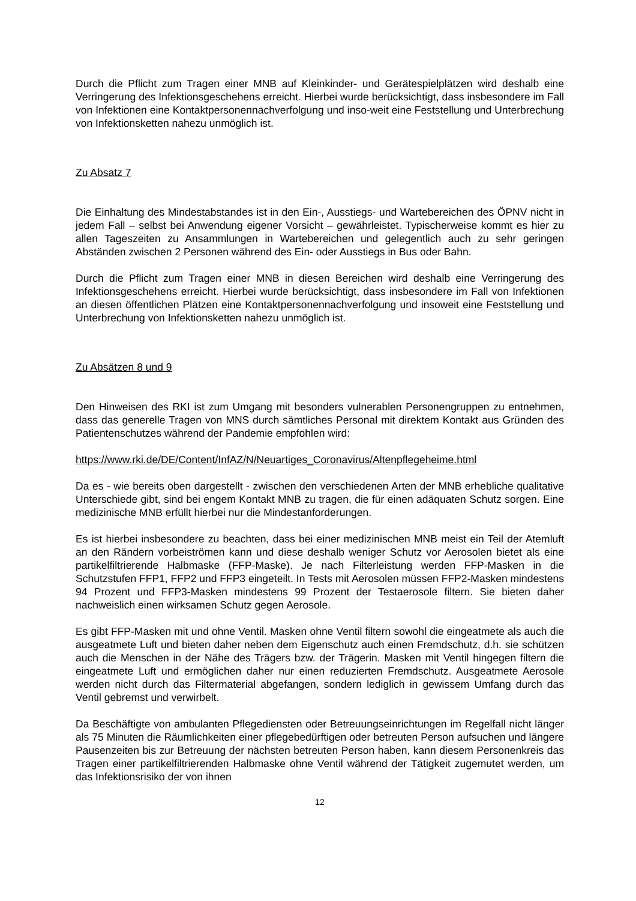Durch die Pflicht zum Tragen einer MNB auf Kleinkinder- und Gerätespielplätzen wird deshalb eine Verringerung des Infektionsgeschehens erreicht. Hierbei wurde berücksichtigt, dass insbesondere im Fall von Infektionen eine Kontaktpersonennachverfolgung und inso-weit eine Feststellung und Unterbrechung von Infektionsketten nahezu unmöglich ist.
Zu Absatz 7
Die Einhaltung des Mindestabstandes ist in den Ein-, Ausstiegs- und Wartebereichen des ÖPNV nicht in jedem Fall – selbst bei Anwendung eigener Vorsicht – gewährleistet. Typischerweise kommt es hier zu allen Tageszeiten zu Ansammlungen in Wartebereichen und gelegentlich auch zu sehr geringen Abständen zwischen 2 Personen während des Ein- oder Ausstiegs in Bus oder Bahn.
Durch die Pflicht zum Tragen einer MNB in diesen Bereichen wird deshalb eine Verringerung des Infektionsgeschehens erreicht. Hierbei wurde berücksichtigt, dass insbesondere im Fall von Infektionen an diesen öffentlichen Plätzen eine Kontaktpersonennachverfolgung und insoweit eine Feststellung und Unterbrechung von Infektionsketten nahezu unmöglich ist.
Zu Absätzen 8 und 9
Den Hinweisen des RKI ist zum Umgang mit besonders vulnerablen Personengruppen zu entnehmen, dass das generelle Tragen von MNS durch sämtliches Personal mit direktem Kontakt aus Gründen des Patientenschutzes während der Pandemie empfohlen wird:
https://www.rki.de/DE/Content/InfAZ/N/Neuartiges_Coronavirus/Altenpflegeheime.html
Da es - wie bereits oben dargestellt - zwischen den verschiedenen Arten der MNB erhebliche qualitative Unterschiede gibt, sind bei engem Kontakt MNB zu tragen, die für einen adäquaten Schutz sorgen. Eine medizinische MNB erfüllt hierbei nur die Mindestanforderungen.
Es ist hierbei insbesondere zu beachten, dass bei einer medizinischen MNB meist ein Teil der Atemluft an den Rändern vorbeiströmen kann und diese deshalb weniger Schutz vor Aerosolen bietet als eine partikelfiltrierende Halbmaske (FFP-Maske). Je nach Filterleistung werden FFP-Masken in die Schutzstufen FFP1, FFP2 und FFP3 eingeteilt. In Tests mit Aerosolen müssen FFP2-Masken mindestens 94 Prozent und FFP3-Masken mindestens 99 Prozent der Testaerosole filtern. Sie bieten daher nachweislich einen wirksamen Schutz gegen Aerosole.
Es gibt FFP-Masken mit und ohne Ventil. Masken ohne Ventil filtern sowohl die eingeatmete als auch die ausgeatmete Luft und bieten daher neben dem Eigenschutz auch einen Fremdschutz, d.h. sie schützen auch die Menschen in der Nähe des Trägers bzw. der Trägerin. Masken mit Ventil hingegen filtern die eingeatmete Luft und ermöglichen daher nur einen reduzierten Fremdschutz. Ausgeatmete Aerosole werden nicht durch das Filtermaterial abgefangen, sondern lediglich in gewissem Umfang durch das Ventil gebremst und verwirbelt.
Da Beschäftigte von ambulanten Pflegediensten oder Betreuungseinrichtungen im Regelfall nicht länger als 75 Minuten die Räumlichkeiten einer pflegebedürftigen oder betreuten Person aufsuchen und längere Pausenzeiten bis zur Betreuung der nächsten betreuten Person haben, kann diesem Personenkreis das Tragen einer partikelfiltrierenden Halbmaske ohne Ventil während der Tätigkeit zugemutet werden, um das Infektionsrisiko der von ihnen
12